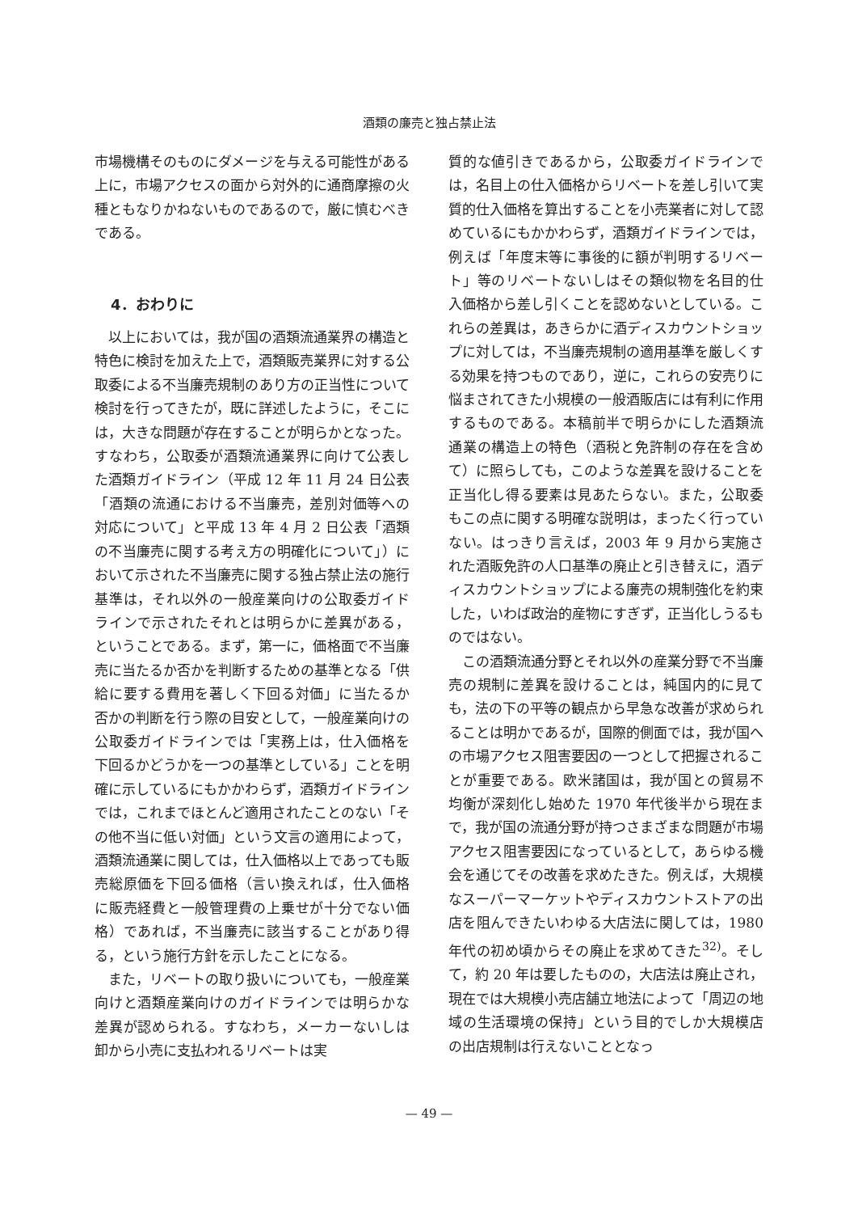酒類の廉売と独占禁止法
市場機構そのものにダメージを与える可能性がある上に，市場アクセスの面から対外的に通商摩擦の火種ともなりかねないものであるので，厳に慎むべきである。
4．おわりに
以上においては，我が国の酒類流通業界の構造と特色に検討を加えた上で，酒類販売業界に対する公取委による不当廉売規制のあり方の正当性について検討を行ってきたが，既に詳述したように，そこには，大きな問題が存在することが明らかとなった。すなわち，公取委が酒類流通業界に向けて公表した酒類ガイドライン（平成 12 年 11 月 24 日公表「酒類の流通における不当廉売，差別対価等への対応について」と平成 13 年 4 月 2 日公表「酒類の不当廉売に関する考え方の明確化について」）において示された不当廉売に関する独占禁止法の施行基準は，それ以外の一般産業向けの公取委ガイドラインで示されたそれとは明らかに差異がある，ということである。まず，第一に，価格面で不当廉売に当たるか否かを判断するための基準となる「供給に要する費用を著しく下回る対価」に当たるか否かの判断を行う際の目安として，一般産業向けの公取委ガイドラインでは「実務上は，仕入価格を下回るかどうかを一つの基準としている」ことを明確に示しているにもかかわらず，酒類ガイドラインでは，これまでほとんど適用されたことのない「その他不当に低い対価」という文言の適用によって，酒類流通業に関しては，仕入価格以上であっても販売総原価を下回る価格（言い換えれば，仕入価格に販売経費と一般管理費の上乗せが十分でない価格）であれば，不当廉売に該当することがあり得る，という施行方針を示したことになる。
また，リベートの取り扱いについても，一般産業向けと酒類産業向けのガイドラインでは明らかな差異が認められる。すなわち，メーカーないしは卸から小売に支払われるリベートは実
質的な値引きであるから，公取委ガイドラインでは，名目上の仕入価格からリベートを差し引いて実質的仕入価格を算出することを小売業者に対して認めているにもかかわらず，酒類ガイドラインでは，例えば「年度末等に事後的に額が判明するリベート」等のリベートないしはその類似物を名目的仕入価格から差し引くことを認めないとしている。これらの差異は，あきらかに酒ディスカウントショップに対しては，不当廉売規制の適用基準を厳しくする効果を持つものであり，逆に，これらの安売りに悩まされてきた小規模の一般酒販店には有利に作用するものである。本稿前半で明らかにした酒類流通業の構造上の特色（酒税と免許制の存在を含めて）に照らしても，このような差異を設けることを正当化し得る要素は見あたらない。また，公取委もこの点に関する明確な説明は，まったく行っていない。はっきり言えば，2003 年 9 月から実施された酒販免許の人口基準の廃止と引き替えに，酒ディスカウントショップによる廉売の規制強化を約束した，いわば政治的産物にすぎず，正当化しうるものではない。
この酒類流通分野とそれ以外の産業分野で不当廉売の規制に差異を設けることは，純国内的に見ても，法の下の平等の観点から早急な改善が求められることは明かであるが，国際的側面では，我が国への市場アクセス阻害要因の一つとして把握されることが重要である。欧米諸国は，我が国との貿易不均衡が深刻化し始めた 1970 年代後半から現在まで，我が国の流通分野が持つさまざまな問題が市場アクセス阻害要因になっているとして，あらゆる機会を通じてその改善を求めたきた。例えば，大規模なスーパーマーケットやディスカウントストアの出店を阻んできたいわゆる大店法に関しては，1980 年代の初め頃からその廃止を求めてきた<sup>32)</sup>。そして，約 20 年は要したものの，大店法は廃止され，現在では大規模小売店舗立地法によって「周辺の地域の生活環境の保持」という目的でしか大規模店の出店規制は行えないこととなっ
— 49 —